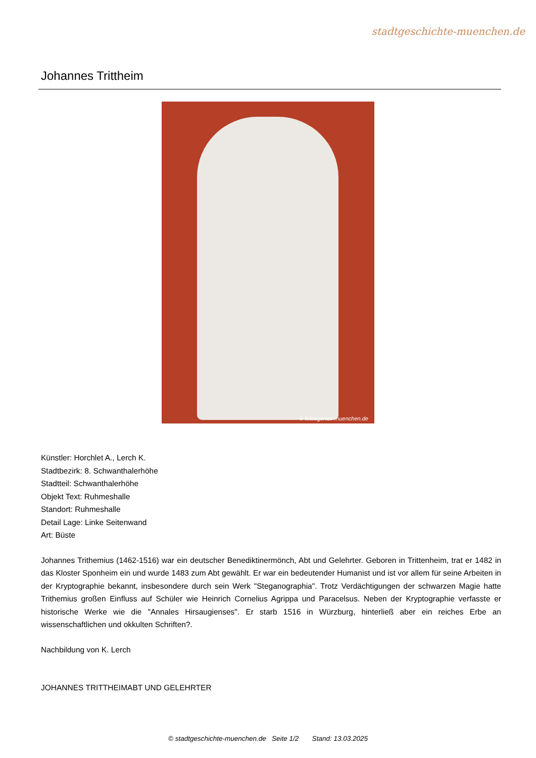stadtgeschichte-muenchen.de
Johannes Trittheim
© fotoagentur-muenchen.de
Künstler: Horchlet A., Lerch K.
Stadtbezirk: 8. Schwanthalerhöhe
Stadtteil: Schwanthalerhöhe
Objekt Text: Ruhmeshalle
Standort: Ruhmeshalle
Detail Lage: Linke Seitenwand
Art: Büste
Johannes Trithemius (1462-1516) war ein deutscher Benediktinermönch, Abt und Gelehrter. Geboren in Trittenheim, trat er 1482 in das Kloster Sponheim ein und wurde 1483 zum Abt gewählt. Er war ein bedeutender Humanist und ist vor allem für seine Arbeiten in der Kryptographie bekannt, insbesondere durch sein Werk "Steganographia". Trotz Verdächtigungen der schwarzen Magie hatte Trithemius großen Einfluss auf Schüler wie Heinrich Cornelius Agrippa und Paracelsus. Neben der Kryptographie verfasste er historische Werke wie die "Annales Hirsaugienses". Er starb 1516 in Würzburg, hinterließ aber ein reiches Erbe an wissenschaftlichen und okkulten Schriften?.
Nachbildung von K. Lerch
JOHANNES TRITTHEIMABT UND GELEHRTER
© stadtgeschichte-muenchen.de Seite 1/2 Stand: 13.03.2025